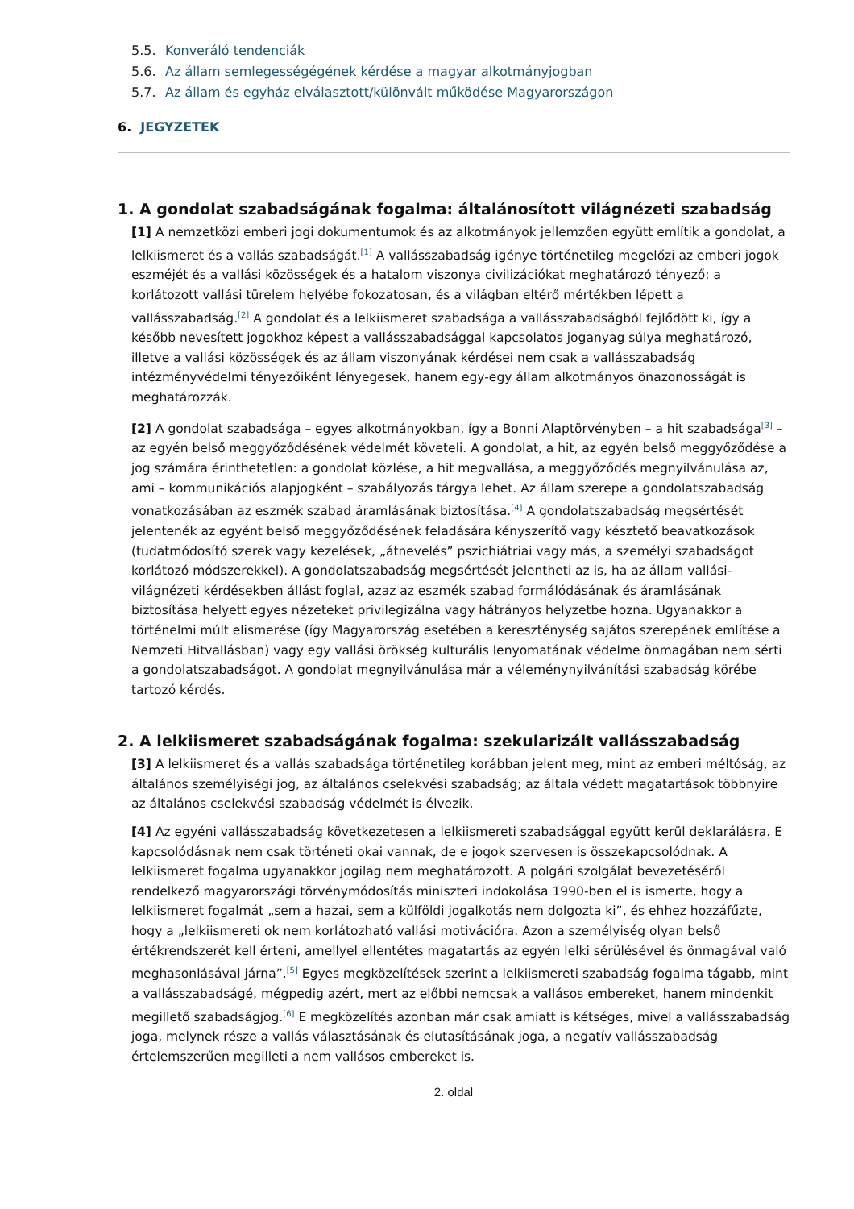5.5. Konveráló tendenciák
5.6. Az állam semlegességégének kérdése a magyar alkotmányjogban
5.7. Az állam és egyház elválasztott/különvált működése Magyarországon
6. JEGYZETEK
1. A gondolat szabadságának fogalma: általánosított világnézeti szabadság
[1] A nemzetközi emberi jogi dokumentumok és az alkotmányok jellemzően együtt említik a gondolat, a lelkiismeret és a vallás szabadságát.<sup>[1]</sup> A vallásszabadság igénye történetileg megelőzi az emberi jogok eszméjét és a vallási közösségek és a hatalom viszonya civilizációkat meghatározó tényező: a korlátozott vallási türelem helyébe fokozatosan, és a világban eltérő mértékben lépett a vallásszabadság.<sup>[2]</sup> A gondolat és a lelkiismeret szabadsága a vallásszabadságból fejlődött ki, így a később nevesített jogokhoz képest a vallásszabadsággal kapcsolatos joganyag súlya meghatározó, illetve a vallási közösségek és az állam viszonyának kérdései nem csak a vallásszabadság intézményvédelmi tényezőiként lényegesek, hanem egy-egy állam alkotmányos önazonosságát is meghatározzák.
[2] A gondolat szabadsága – egyes alkotmányokban, így a Bonni Alaptörvényben – a hit szabadsága<sup>[3]</sup> – az egyén belső meggyőződésének védelmét követeli. A gondolat, a hit, az egyén belső meggyőződése a jog számára érinthetetlen: a gondolat közlése, a hit megvallása, a meggyőződés megnyilvánulása az, ami – kommunikációs alapjogként – szabályozás tárgya lehet. Az állam szerepe a gondolatszabadság vonatkozásában az eszmék szabad áramlásának biztosítása.<sup>[4]</sup> A gondolatszabadság megsértését jelentenék az egyént belső meggyőződésének feladására kényszerítő vagy késztető beavatkozások (tudatmódosító szerek vagy kezelések, „átnevelés” pszichiátriai vagy más, a személyi szabadságot korlátozó módszerekkel). A gondolatszabadság megsértését jelentheti az is, ha az állam vallási-világnézeti kérdésekben állást foglal, azaz az eszmék szabad formálódásának és áramlásának biztosítása helyett egyes nézeteket privilegizálna vagy hátrányos helyzetbe hozna. Ugyanakkor a történelmi múlt elismerése (így Magyarország esetében a kereszténység sajátos szerepének említése a Nemzeti Hitvallásban) vagy egy vallási örökség kulturális lenyomatának védelme önmagában nem sérti a gondolatszabadságot. A gondolat megnyilvánulása már a véleménynyilvánítási szabadság körébe tartozó kérdés.
2. A lelkiismeret szabadságának fogalma: szekularizált vallásszabadság
[3] A lelkiismeret és a vallás szabadsága történetileg korábban jelent meg, mint az emberi méltóság, az általános személyiségi jog, az általános cselekvési szabadság; az általa védett magatartások többnyire az általános cselekvési szabadság védelmét is élvezik.
[4] Az egyéni vallásszabadság következetesen a lelkiismereti szabadsággal együtt kerül deklarálásra. E kapcsolódásnak nem csak történeti okai vannak, de e jogok szervesen is összekapcsolódnak. A lelkiismeret fogalma ugyanakkor jogilag nem meghatározott. A polgári szolgálat bevezetéséről rendelkező magyarországi törvénymódosítás miniszteri indokolása 1990-ben el is ismerte, hogy a lelkiismeret fogalmát „sem a hazai, sem a külföldi jogalkotás nem dolgozta ki”, és ehhez hozzáfűzte, hogy a „lelkiismereti ok nem korlátozható vallási motivációra. Azon a személyiség olyan belső értékrendszerét kell érteni, amellyel ellentétes magatartás az egyén lelki sérülésével és önmagával való meghasonlásával járna”.<sup>[5]</sup> Egyes megközelítések szerint a lelkiismereti szabadság fogalma tágabb, mint a vallásszabadságé, mégpedig azért, mert az előbbi nemcsak a vallásos embereket, hanem mindenkit megillető szabadságjog.<sup>[6]</sup> E megközelítés azonban már csak amiatt is kétséges, mivel a vallásszabadság joga, melynek része a vallás választásának és elutasításának joga, a negatív vallásszabadság értelemszerűen megilleti a nem vallásos embereket is.
2. oldal